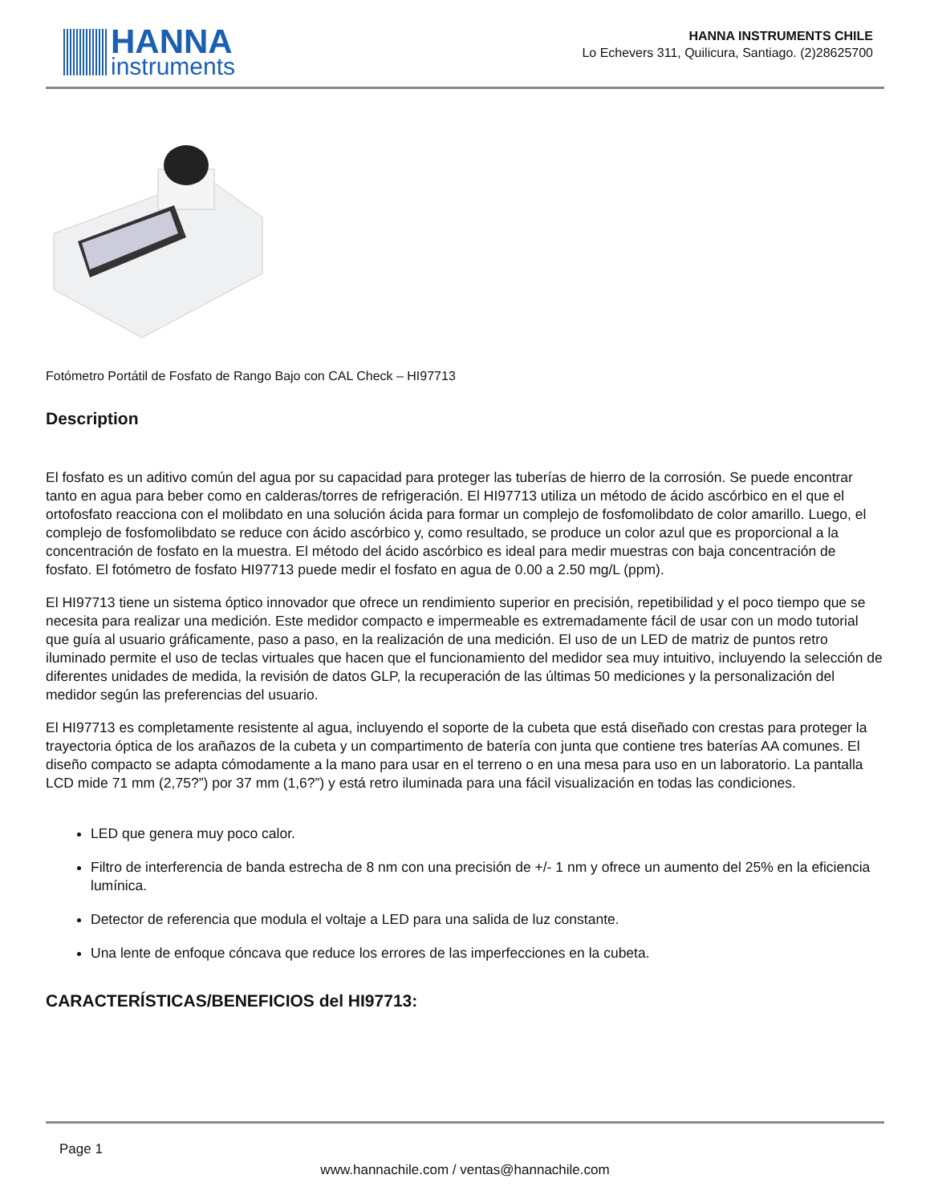HANNA
instruments
HANNA INSTRUMENTS CHILE
Lo Echevers 311, Quilicura, Santiago. (2)28625700
Fotómetro Portátil de Fosfato de Rango Bajo con CAL Check – HI97713
Description
El fosfato es un aditivo común del agua por su capacidad para proteger las tuberías de hierro de la corrosión. Se puede encontrar tanto en agua para beber como en calderas/torres de refrigeración. El HI97713 utiliza un método de ácido ascórbico en el que el ortofosfato reacciona con el molibdato en una solución ácida para formar un complejo de fosfomolibdato de color amarillo. Luego, el complejo de fosfomolibdato se reduce con ácido ascórbico y, como resultado, se produce un color azul que es proporcional a la concentración de fosfato en la muestra. El método del ácido ascórbico es ideal para medir muestras con baja concentración de fosfato. El fotómetro de fosfato HI97713 puede medir el fosfato en agua de 0.00 a 2.50 mg/L (ppm).
El HI97713 tiene un sistema óptico innovador que ofrece un rendimiento superior en precisión, repetibilidad y el poco tiempo que se necesita para realizar una medición. Este medidor compacto e impermeable es extremadamente fácil de usar con un modo tutorial que guía al usuario gráficamente, paso a paso, en la realización de una medición. El uso de un LED de matriz de puntos retro iluminado permite el uso de teclas virtuales que hacen que el funcionamiento del medidor sea muy intuitivo, incluyendo la selección de diferentes unidades de medida, la revisión de datos GLP, la recuperación de las últimas 50 mediciones y la personalización del medidor según las preferencias del usuario.
El HI97713 es completamente resistente al agua, incluyendo el soporte de la cubeta que está diseñado con crestas para proteger la trayectoria óptica de los arañazos de la cubeta y un compartimento de batería con junta que contiene tres baterías AA comunes. El diseño compacto se adapta cómodamente a la mano para usar en el terreno o en una mesa para uso en un laboratorio. La pantalla LCD mide 71 mm (2,75?”) por 37 mm (1,6?”) y está retro iluminada para una fácil visualización en todas las condiciones.
LED que genera muy poco calor.
Filtro de interferencia de banda estrecha de 8 nm con una precisión de +/- 1 nm y ofrece un aumento del 25% en la eficiencia lumínica.
Detector de referencia que modula el voltaje a LED para una salida de luz constante.
Una lente de enfoque cóncava que reduce los errores de las imperfecciones en la cubeta.
CARACTERÍSTICAS/BENEFICIOS del HI97713:
Page 1
www.hannachile.com / ventas@hannachile.com